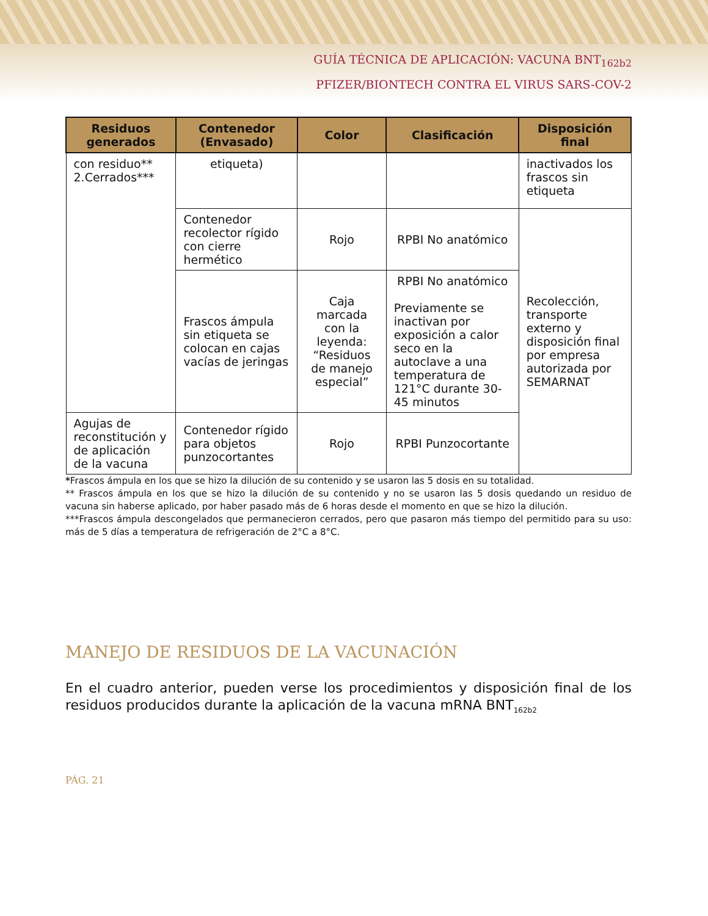GUÍA TÉCNICA DE APLICACIÓN: VACUNA BNT<sub>162b2</sub>
PFIZER/BIONTECH CONTRA EL VIRUS SARS-COV-2
| Residuos generados | Contenedor (Envasado) | Color | Clasificación | Disposición final |
| --- | --- | --- | --- | --- |
| con residuo** 2.Cerrados*** | etiqueta) | | | inactivados los frascos sin etiqueta |
| | Contenedor recolector rígido con cierre hermético | Rojo | RPBI No anatómico | Recolección, transporte externo y disposición final por empresa autorizada por SEMARNAT |
| | Frascos ámpula sin etiqueta se colocan en cajas vacías de jeringas | Caja marcada con la leyenda: “Residuos de manejo especial” | RPBI No anatómico Previamente se inactivan por exposición a calor seco en la autoclave a una temperatura de 121°C durante 30-45 minutos | |
| Agujas de reconstitución y de aplicación de la vacuna | Contenedor rígido para objetos punzocortantes | Rojo | RPBI Punzocortante | |
*Frascos ámpula en los que se hizo la dilución de su contenido y se usaron las 5 dosis en su totalidad.
** Frascos ámpula en los que se hizo la dilución de su contenido y no se usaron las 5 dosis quedando un residuo de vacuna sin haberse aplicado, por haber pasado más de 6 horas desde el momento en que se hizo la dilución.
***Frascos ámpula descongelados que permanecieron cerrados, pero que pasaron más tiempo del permitido para su uso: más de 5 días a temperatura de refrigeración de 2°C a 8°C.
MANEJO DE RESIDUOS DE LA VACUNACIÓN
En el cuadro anterior, pueden verse los procedimientos y disposición final de los residuos producidos durante la aplicación de la vacuna mRNA BNT<sub>162b2</sub>
PÁG. 21